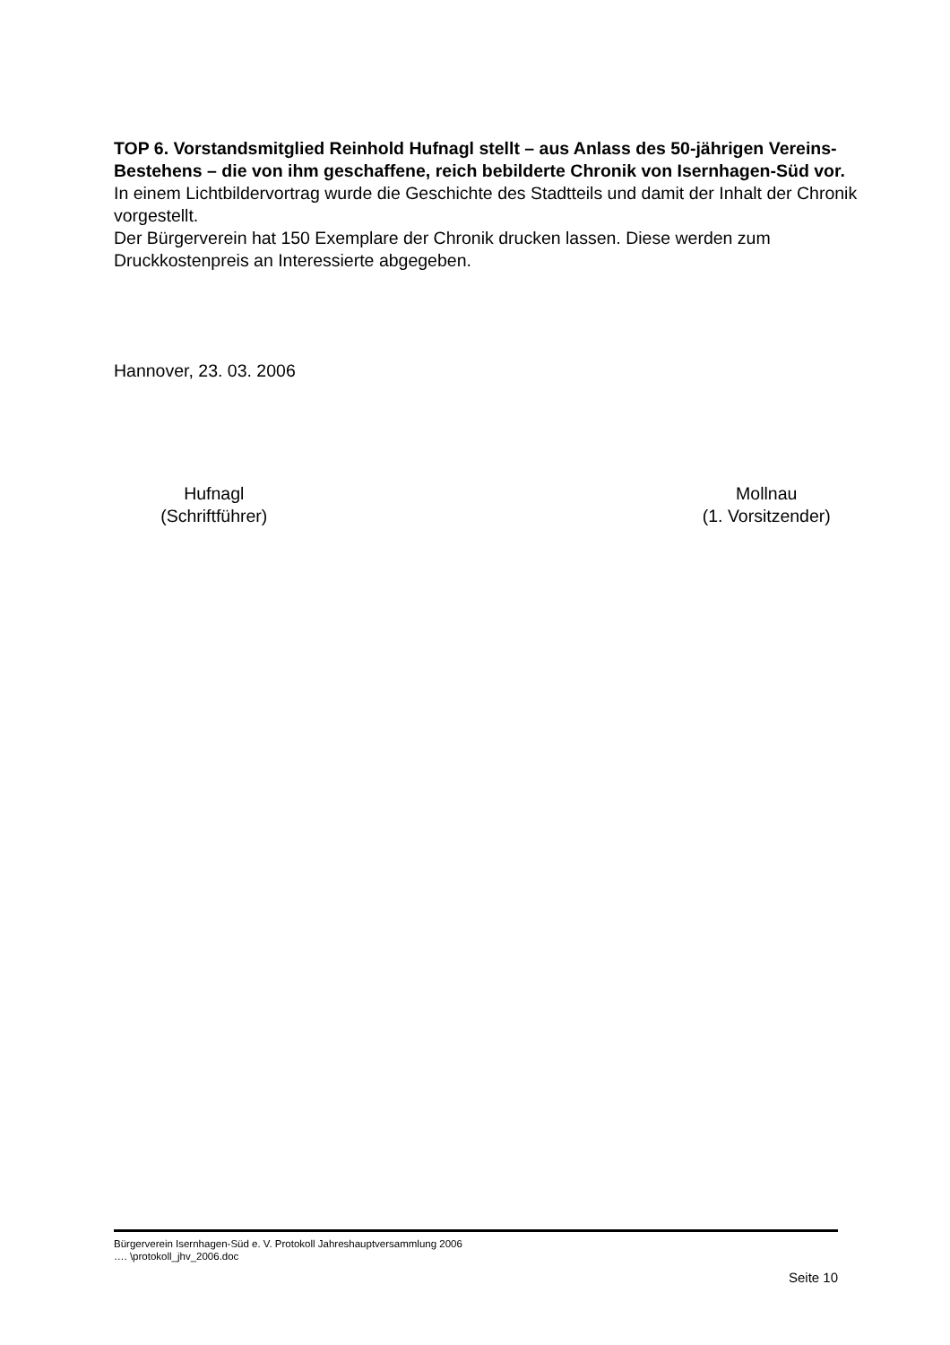TOP 6. Vorstandsmitglied Reinhold Hufnagl stellt – aus Anlass des 50-jährigen Vereins-Bestehens – die von ihm geschaffene, reich bebilderte Chronik von Isernhagen-Süd vor.
In einem Lichtbildervortrag wurde die Geschichte des Stadtteils und damit der Inhalt der Chronik vorgestellt.
Der Bürgerverein hat 150 Exemplare der Chronik drucken lassen. Diese werden zum Druckkostenpreis an Interessierte abgegeben.
Hannover, 23. 03. 2006
Hufnagl
(Schriftführer)
Mollnau
(1. Vorsitzender)
Bürgerverein Isernhagen-Süd e. V. Protokoll Jahreshauptversammlung 2006
…. \protokoll_jhv_2006.doc
Seite 10